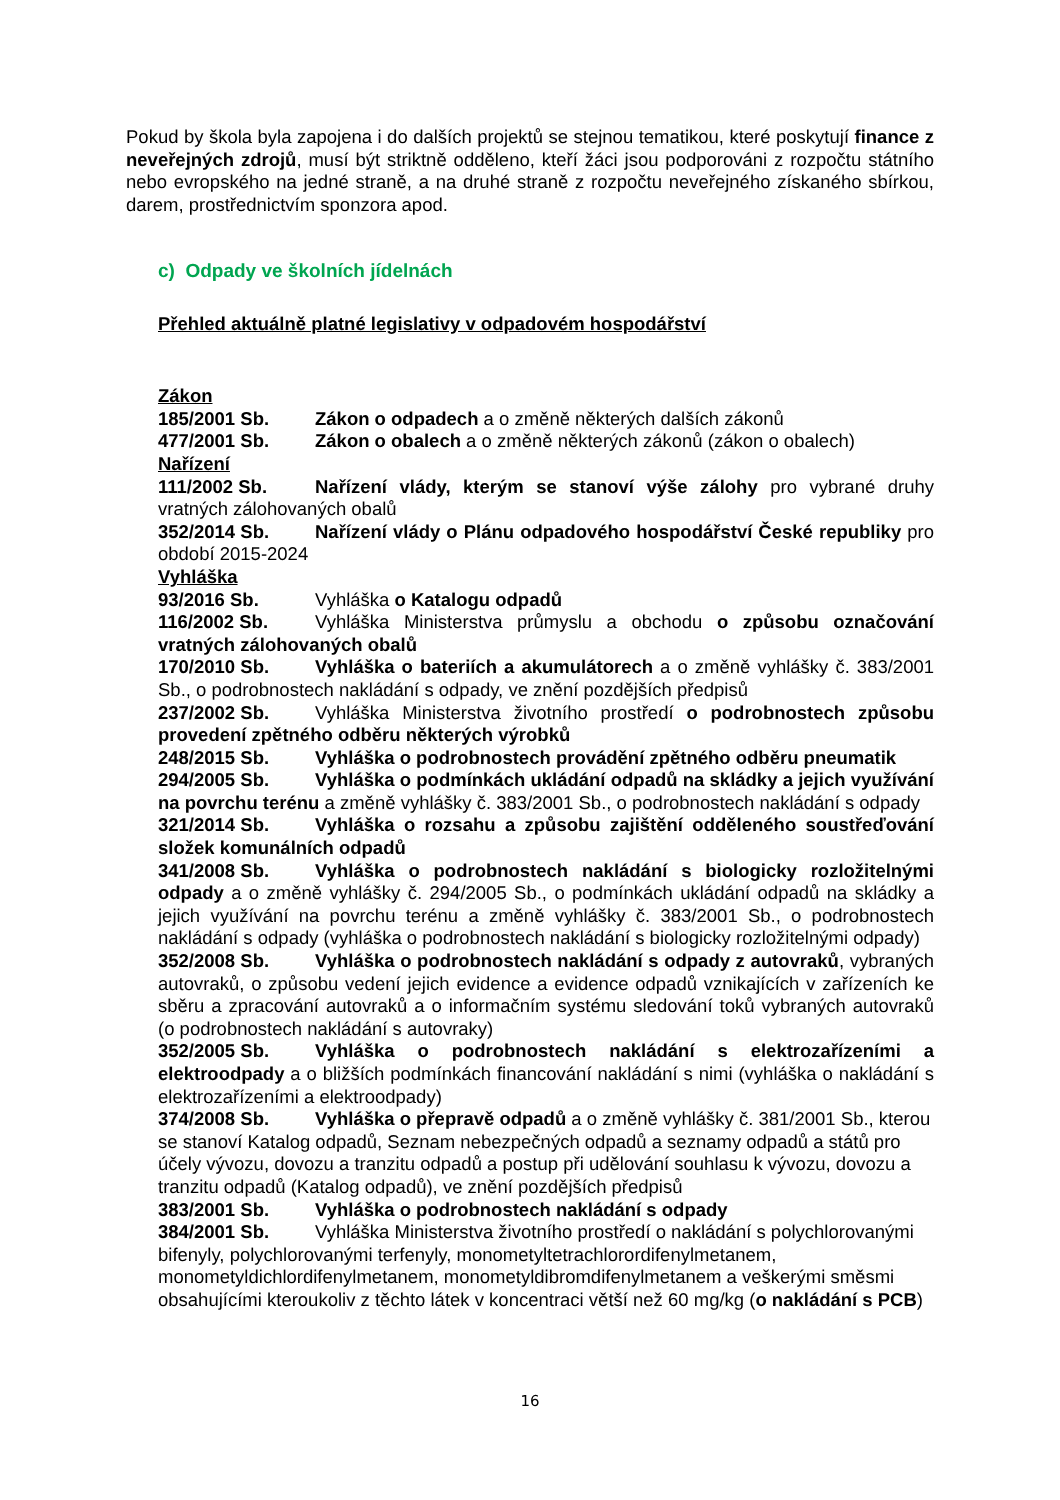Pokud by škola byla zapojena i do dalších projektů se stejnou tematikou, které poskytují finance z neveřejných zdrojů, musí být striktně odděleno, kteří žáci jsou podporováni z rozpočtu státního nebo evropského na jedné straně, a na druhé straně z rozpočtu neveřejného získaného sbírkou, darem, prostřednictvím sponzora apod.
c) Odpady ve školních jídelnách
Přehled aktuálně platné legislativy v odpadovém hospodářství
Zákon
185/2001 Sb. Zákon o odpadech a o změně některých dalších zákonů
477/2001 Sb. Zákon o obalech a o změně některých zákonů (zákon o obalech)
Nařízení
111/2002 Sb. Nařízení vlády, kterým se stanoví výše zálohy pro vybrané druhy vratných zálohovaných obalů
352/2014 Sb. Nařízení vlády o Plánu odpadového hospodářství České republiky pro období 2015-2024
Vyhláška
93/2016 Sb. Vyhláška o Katalogu odpadů
116/2002 Sb. Vyhláška Ministerstva průmyslu a obchodu o způsobu označování vratných zálohovaných obalů
170/2010 Sb. Vyhláška o bateriích a akumulátorech a o změně vyhlášky č. 383/2001 Sb., o podrobnostech nakládání s odpady, ve znění pozdějších předpisů
237/2002 Sb. Vyhláška Ministerstva životního prostředí o podrobnostech způsobu provedení zpětného odběru některých výrobků
248/2015 Sb. Vyhláška o podrobnostech provádění zpětného odběru pneumatik
294/2005 Sb. Vyhláška o podmínkách ukládání odpadů na skládky a jejich využívání na povrchu terénu a změně vyhlášky č. 383/2001 Sb., o podrobnostech nakládání s odpady
321/2014 Sb. Vyhláška o rozsahu a způsobu zajištění odděleného soustřeďování složek komunálních odpadů
341/2008 Sb. Vyhláška o podrobnostech nakládání s biologicky rozložitelnými odpady a o změně vyhlášky č. 294/2005 Sb., o podmínkách ukládání odpadů na skládky a jejich využívání na povrchu terénu a změně vyhlášky č. 383/2001 Sb., o podrobnostech nakládání s odpady (vyhláška o podrobnostech nakládání s biologicky rozložitelnými odpady)
352/2008 Sb. Vyhláška o podrobnostech nakládání s odpady z autovraků, vybraných autovraků, o způsobu vedení jejich evidence a evidence odpadů vznikajících v zařízeních ke sběru a zpracování autovraků a o informačním systému sledování toků vybraných autovraků (o podrobnostech nakládání s autovraky)
352/2005 Sb. Vyhláška o podrobnostech nakládání s elektrozařízeními a elektroodpady a o bližších podmínkách financování nakládání s nimi (vyhláška o nakládání s elektrozařízeními a elektroodpady)
374/2008 Sb. Vyhláška o přepravě odpadů a o změně vyhlášky č. 381/2001 Sb., kterou se stanoví Katalog odpadů, Seznam nebezpečných odpadů a seznamy odpadů a států pro účely vývozu, dovozu a tranzitu odpadů a postup při udělování souhlasu k vývozu, dovozu a tranzitu odpadů (Katalog odpadů), ve znění pozdějších předpisů
383/2001 Sb. Vyhláška o podrobnostech nakládání s odpady
384/2001 Sb. Vyhláška Ministerstva životního prostředí o nakládání s polychlorovanými bifenyly, polychlorovanými terfenyly, monometyltetrachlorordifenylmetanem, monometyldichlordifenylmetanem, monometyldibromdifenylmetanem a veškerými směsmi obsahujícími kteroukoliv z těchto látek v koncentraci větší než 60 mg/kg (o nakládání s PCB)
16